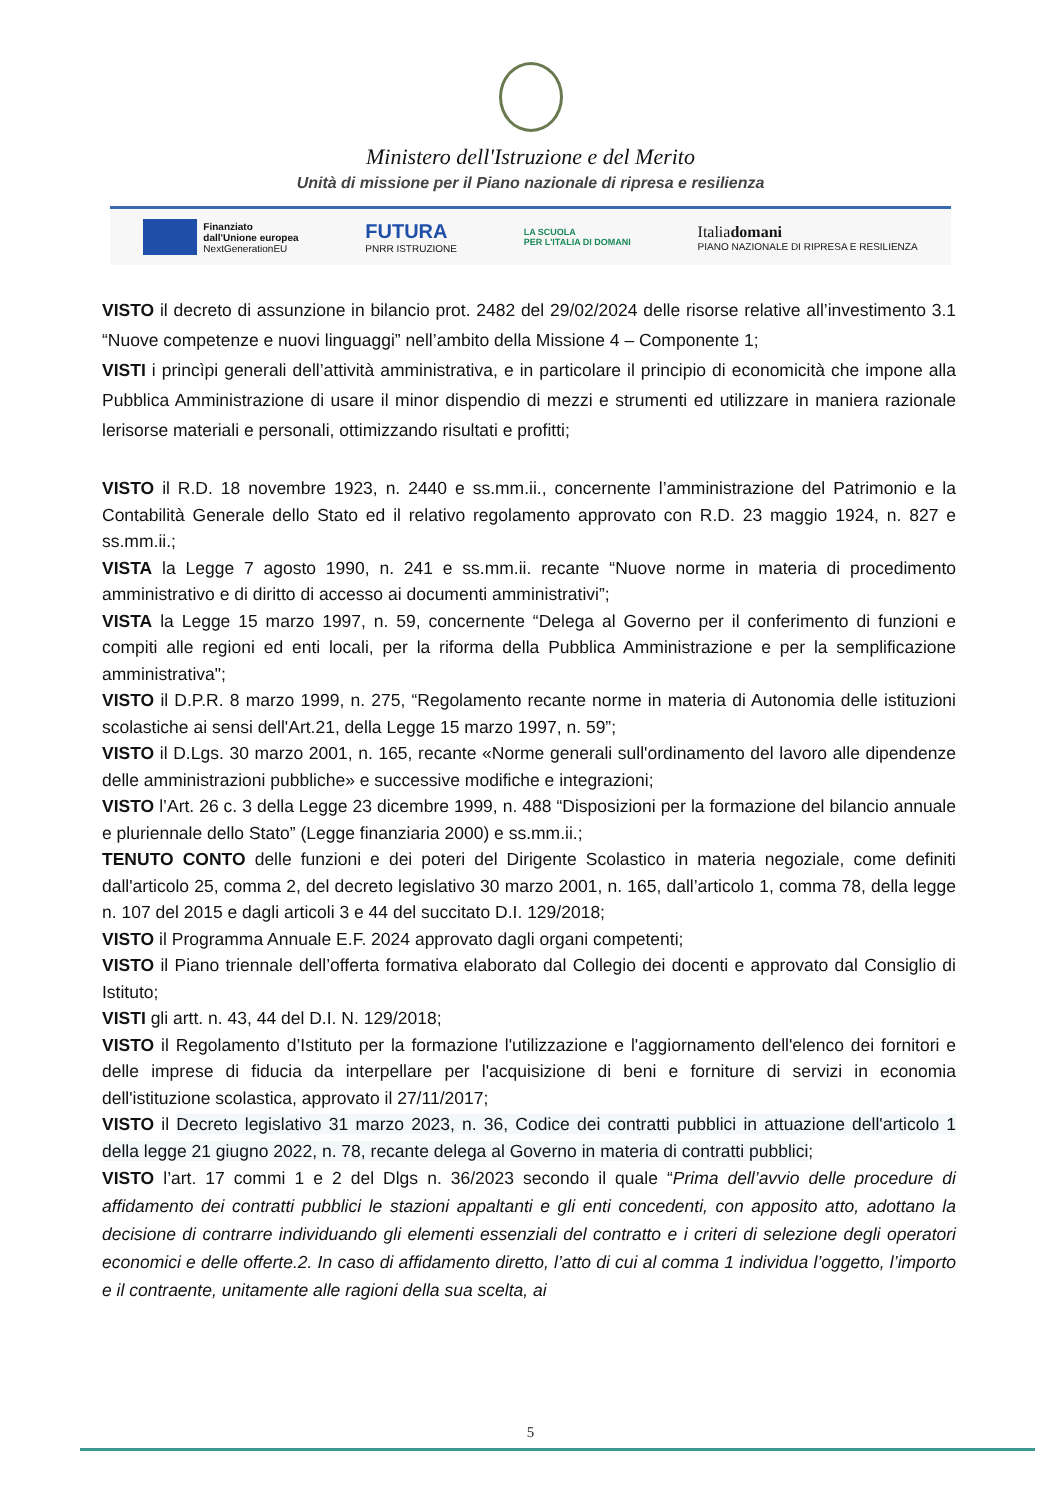Ministero dell'Istruzione e del Merito
Unità di missione per il Piano nazionale di ripresa e resilienza
Finanziato
dall'Unione europea
NextGenerationEU
FUTURA
PNRR ISTRUZIONE
LA SCUOLA
PER L'ITALIA DI DOMANI
Italiadomani
PIANO NAZIONALE DI RIPRESA E RESILIENZA
VISTO il decreto di assunzione in bilancio prot. 2482 del 29/02/2024 delle risorse relative all’investimento 3.1 “Nuove competenze e nuovi linguaggi” nell’ambito della Missione 4 – Componente 1;
VISTI i princìpi generali dell’attività amministrativa, e in particolare il principio di economicità che impone alla Pubblica Amministrazione di usare il minor dispendio di mezzi e strumenti ed utilizzare in maniera razionale lerisorse materiali e personali, ottimizzando risultati e profitti;
VISTO il R.D. 18 novembre 1923, n. 2440 e ss.mm.ii., concernente l’amministrazione del Patrimonio e la Contabilità Generale dello Stato ed il relativo regolamento approvato con R.D. 23 maggio 1924, n. 827 e ss.mm.ii.;
VISTA la Legge 7 agosto 1990, n. 241 e ss.mm.ii. recante “Nuove norme in materia di procedimento amministrativo e di diritto di accesso ai documenti amministrativi”;
VISTA la Legge 15 marzo 1997, n. 59, concernente “Delega al Governo per il conferimento di funzioni e compiti alle regioni ed enti locali, per la riforma della Pubblica Amministrazione e per la semplificazione amministrativa";
VISTO il D.P.R. 8 marzo 1999, n. 275, “Regolamento recante norme in materia di Autonomia delle istituzioni scolastiche ai sensi dell'Art.21, della Legge 15 marzo 1997, n. 59”;
VISTO il D.Lgs. 30 marzo 2001, n. 165, recante «Norme generali sull'ordinamento del lavoro alle dipendenze delle amministrazioni pubbliche» e successive modifiche e integrazioni;
VISTO l’Art. 26 c. 3 della Legge 23 dicembre 1999, n. 488 “Disposizioni per la formazione del bilancio annuale e pluriennale dello Stato” (Legge finanziaria 2000) e ss.mm.ii.;
TENUTO CONTO delle funzioni e dei poteri del Dirigente Scolastico in materia negoziale, come definiti dall'articolo 25, comma 2, del decreto legislativo 30 marzo 2001, n. 165, dall’articolo 1, comma 78, della legge n. 107 del 2015 e dagli articoli 3 e 44 del succitato D.I. 129/2018;
VISTO il Programma Annuale E.F. 2024 approvato dagli organi competenti;
VISTO il Piano triennale dell’offerta formativa elaborato dal Collegio dei docenti e approvato dal Consiglio di Istituto;
VISTI gli artt. n. 43, 44 del D.I. N. 129/2018;
VISTO il Regolamento d’Istituto per la formazione l'utilizzazione e l'aggiornamento dell'elenco dei fornitori e delle imprese di fiducia da interpellare per l'acquisizione di beni e forniture di servizi in economia dell'istituzione scolastica, approvato il 27/11/2017;
VISTO il Decreto legislativo 31 marzo 2023, n. 36, Codice dei contratti pubblici in attuazione dell'articolo 1 della legge 21 giugno 2022, n. 78, recante delega al Governo in materia di contratti pubblici;
VISTO l’art. 17 commi 1 e 2 del Dlgs n. 36/2023 secondo il quale “Prima dell’avvio delle procedure di affidamento dei contratti pubblici le stazioni appaltanti e gli enti concedenti, con apposito atto, adottano la decisione di contrarre individuando gli elementi essenziali del contratto e i criteri di selezione degli operatori economici e delle offerte.2. In caso di affidamento diretto, l’atto di cui al comma 1 individua l’oggetto, l’importo e il contraente, unitamente alle ragioni della sua scelta, ai
5